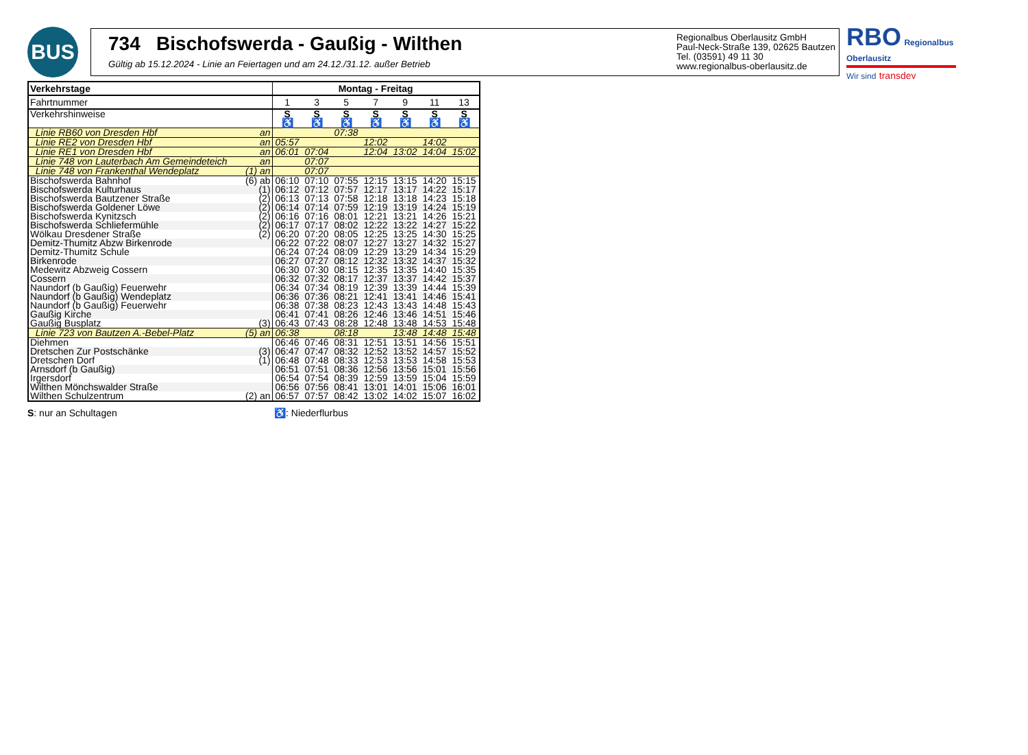BUS
734 Bischofswerda - Gaußig - Wilthen
Gültig ab 15.12.2024 - Linie an Feiertagen und am 24.12./31.12. außer Betrieb
Regionalbus Oberlausitz GmbH
Paul-Neck-Straße 139, 02625 Bautzen
Tel. (03591) 49 11 30
www.regionalbus-oberlausitz.de
RBO Regionalbus Oberlausitz
Wir sind transdev
| Verkehrstage | | Montag - Freitag | | | | | | |
| --- | --- | --- | --- | --- | --- | --- | --- | --- |
| Fahrtnummer | | 1 | 3 | 5 | 7 | 9 | 11 | 13 |
| Verkehrshinweise | | S | S | S | S | S | S | S |
| | | ♿ | ♿ | ♿ | ♿ | ♿ | ♿ | ♿ |
| Linie RB60 von Dresden Hbf | an | | | 07:38 | | | | |
| Linie RE2 von Dresden Hbf | an | 05:57 | | | 12:02 | | 14:02 | |
| Linie RE1 von Dresden Hbf | an | 06:01 | 07:04 | | 12:04 | 13:02 | 14:04 | 15:02 |
| Linie 748 von Lauterbach Am Gemeindeteich | an | | 07:07 | | | | | |
| Linie 748 von Frankenthal Wendeplatz | (1) an | | 07:07 | | | | | |
| Bischofswerda Bahnhof | (6) ab | 06:10 | 07:10 | 07:55 | 12:15 | 13:15 | 14:20 | 15:15 |
| Bischofswerda Kulturhaus | (1) | 06:12 | 07:12 | 07:57 | 12:17 | 13:17 | 14:22 | 15:17 |
| Bischofswerda Bautzener Straße | (2) | 06:13 | 07:13 | 07:58 | 12:18 | 13:18 | 14:23 | 15:18 |
| Bischofswerda Goldener Löwe | (2) | 06:14 | 07:14 | 07:59 | 12:19 | 13:19 | 14:24 | 15:19 |
| Bischofswerda Kynitzsch | (2) | 06:16 | 07:16 | 08:01 | 12:21 | 13:21 | 14:26 | 15:21 |
| Bischofswerda Schliefermühle | (2) | 06:17 | 07:17 | 08:02 | 12:22 | 13:22 | 14:27 | 15:22 |
| Wölkau Dresdener Straße | (2) | 06:20 | 07:20 | 08:05 | 12:25 | 13:25 | 14:30 | 15:25 |
| Demitz-Thumitz Abzw Birkenrode | | 06:22 | 07:22 | 08:07 | 12:27 | 13:27 | 14:32 | 15:27 |
| Demitz-Thumitz Schule | | 06:24 | 07:24 | 08:09 | 12:29 | 13:29 | 14:34 | 15:29 |
| Birkenrode | | 06:27 | 07:27 | 08:12 | 12:32 | 13:32 | 14:37 | 15:32 |
| Medewitz Abzweig Cossern | | 06:30 | 07:30 | 08:15 | 12:35 | 13:35 | 14:40 | 15:35 |
| Cossern | | 06:32 | 07:32 | 08:17 | 12:37 | 13:37 | 14:42 | 15:37 |
| Naundorf (b Gaußig) Feuerwehr | | 06:34 | 07:34 | 08:19 | 12:39 | 13:39 | 14:44 | 15:39 |
| Naundorf (b Gaußig) Wendeplatz | | 06:36 | 07:36 | 08:21 | 12:41 | 13:41 | 14:46 | 15:41 |
| Naundorf (b Gaußig) Feuerwehr | | 06:38 | 07:38 | 08:23 | 12:43 | 13:43 | 14:48 | 15:43 |
| Gaußig Kirche | | 06:41 | 07:41 | 08:26 | 12:46 | 13:46 | 14:51 | 15:46 |
| Gaußig Busplatz | (3) | 06:43 | 07:43 | 08:28 | 12:48 | 13:48 | 14:53 | 15:48 |
| Linie 723 von Bautzen A.-Bebel-Platz | (5) an | 06:38 | | 08:18 | | 13:48 | 14:48 | 15:48 |
| Diehmen | | 06:46 | 07:46 | 08:31 | 12:51 | 13:51 | 14:56 | 15:51 |
| Dretschen Zur Postschänke | (3) | 06:47 | 07:47 | 08:32 | 12:52 | 13:52 | 14:57 | 15:52 |
| Dretschen Dorf | (1) | 06:48 | 07:48 | 08:33 | 12:53 | 13:53 | 14:58 | 15:53 |
| Arnsdorf (b Gaußig) | | 06:51 | 07:51 | 08:36 | 12:56 | 13:56 | 15:01 | 15:56 |
| Irgersdorf | | 06:54 | 07:54 | 08:39 | 12:59 | 13:59 | 15:04 | 15:59 |
| Wilthen Mönchswalder Straße | | 06:56 | 07:56 | 08:41 | 13:01 | 14:01 | 15:06 | 16:01 |
| Wilthen Schulzentrum | (2) an | 06:57 | 07:57 | 08:42 | 13:02 | 14:02 | 15:07 | 16:02 |
S: nur an Schultagen ♿: Niederflurbus